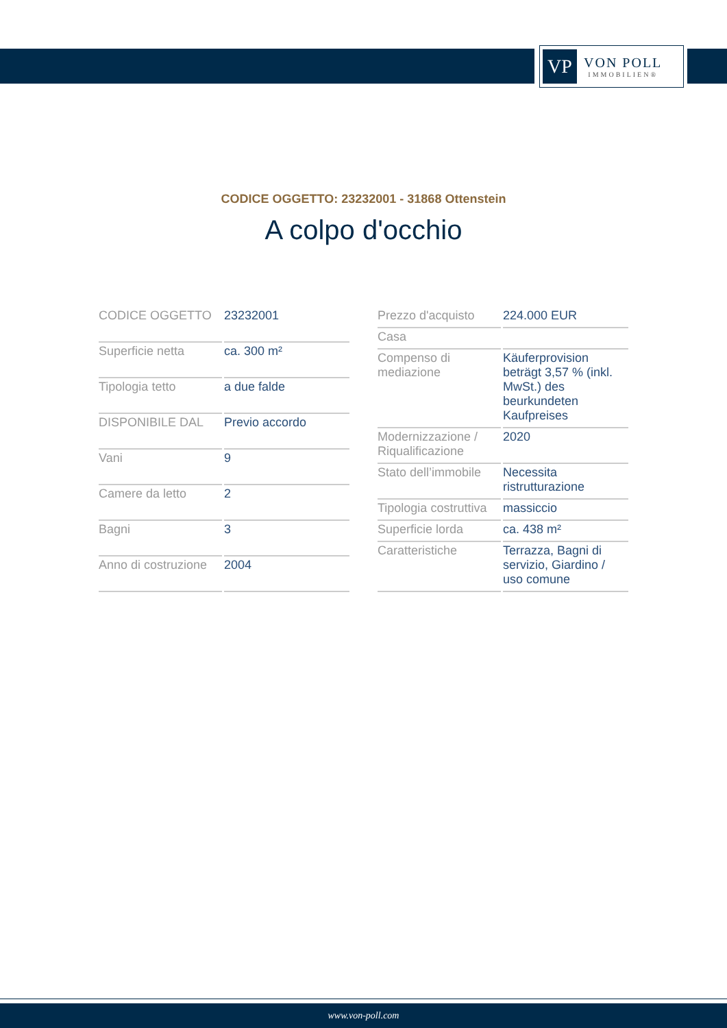VP
VON POLL
IMMOBILIEN®
CODICE OGGETTO: 23232001 - 31868 Ottenstein
A colpo d'occhio
| CODICE OGGETTO | 23232001 |
| Superficie netta | ca. 300 m² |
| Tipologia tetto | a due falde |
| DISPONIBILE DAL | Previo accordo |
| Vani | 9 |
| Camere da letto | 2 |
| Bagni | 3 |
| Anno di costruzione | 2004 |
| Prezzo d'acquisto | 224.000 EUR |
| Casa | |
| Compenso di mediazione | Käuferprovision beträgt 3,57 % (inkl. MwSt.) des beurkundeten Kaufpreises |
| Modernizzazione / Riqualificazione | 2020 |
| Stato dell’immobile | Necessita ristrutturazione |
| Tipologia costruttiva | massiccio |
| Superficie lorda | ca. 438 m² |
| Caratteristiche | Terrazza, Bagni di servizio, Giardino / uso comune |
www.von-poll.com